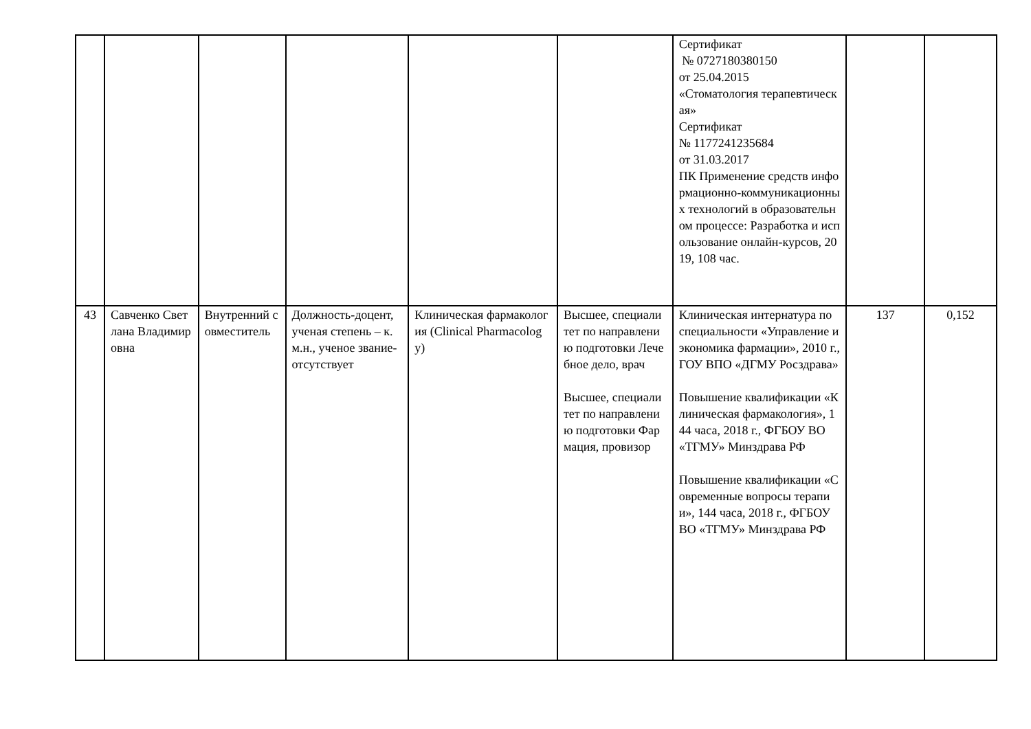| | | | | | | Сертификат № 0727180380150 от 25.04.2015 «Стоматология терапевтическая» Сертификат № 1177241235684 от 31.03.2017 ПК Применение средств информационно-коммуникационных технологий в образовательном процессе: Разработка и использование онлайн-курсов, 2019, 108 час. | | |
| 43 | Савченко Светлана Владимировна | Внутренний совместитель | Должность-доцент, ученая степень – к.м.н., ученое звание-отсутствует | Клиническая фармакология (Clinical Pharmacology) | Высшее, специалитет по направлению подготовки Лечебное дело, врач Высшее, специалитет по направлению подготовки Фармация, провизор | Клиническая интернатура по специальности «Управление и экономика фармации», 2010 г., ГОУ ВПО «ДГМУ Росздрава» Повышение квалификации «Клиническая фармакология», 144 часа, 2018 г., ФГБОУ ВО «ТГМУ» Минздрава РФ Повышение квалификации «Современные вопросы терапии», 144 часа, 2018 г., ФГБОУ ВО «ТГМУ» Минздрава РФ | 137 | 0,152 |